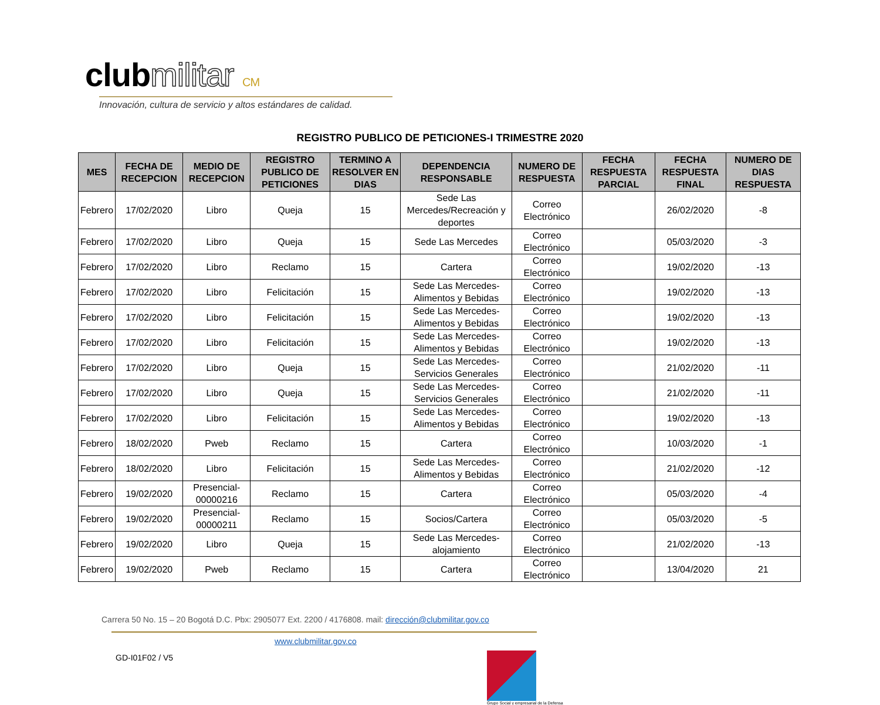clubmilitar CM
Innovación, cultura de servicio y altos estándares de calidad.
REGISTRO PUBLICO DE PETICIONES-I TRIMESTRE 2020
| MES | FECHA DE RECEPCION | MEDIO DE RECEPCION | REGISTRO PUBLICO DE PETICIONES | TERMINO A RESOLVER EN DIAS | DEPENDENCIA RESPONSABLE | NUMERO DE RESPUESTA | FECHA RESPUESTA PARCIAL | FECHA RESPUESTA FINAL | NUMERO DE DIAS RESPUESTA |
| --- | --- | --- | --- | --- | --- | --- | --- | --- | --- |
| Febrero | 17/02/2020 | Libro | Queja | 15 | Sede Las Mercedes/Recreación y deportes | Correo Electrónico | | 26/02/2020 | -8 |
| Febrero | 17/02/2020 | Libro | Queja | 15 | Sede Las Mercedes | Correo Electrónico | | 05/03/2020 | -3 |
| Febrero | 17/02/2020 | Libro | Reclamo | 15 | Cartera | Correo Electrónico | | 19/02/2020 | -13 |
| Febrero | 17/02/2020 | Libro | Felicitación | 15 | Sede Las Mercedes-Alimentos y Bebidas | Correo Electrónico | | 19/02/2020 | -13 |
| Febrero | 17/02/2020 | Libro | Felicitación | 15 | Sede Las Mercedes-Alimentos y Bebidas | Correo Electrónico | | 19/02/2020 | -13 |
| Febrero | 17/02/2020 | Libro | Felicitación | 15 | Sede Las Mercedes-Alimentos y Bebidas | Correo Electrónico | | 19/02/2020 | -13 |
| Febrero | 17/02/2020 | Libro | Queja | 15 | Sede Las Mercedes-Servicios Generales | Correo Electrónico | | 21/02/2020 | -11 |
| Febrero | 17/02/2020 | Libro | Queja | 15 | Sede Las Mercedes-Servicios Generales | Correo Electrónico | | 21/02/2020 | -11 |
| Febrero | 17/02/2020 | Libro | Felicitación | 15 | Sede Las Mercedes-Alimentos y Bebidas | Correo Electrónico | | 19/02/2020 | -13 |
| Febrero | 18/02/2020 | Pweb | Reclamo | 15 | Cartera | Correo Electrónico | | 10/03/2020 | -1 |
| Febrero | 18/02/2020 | Libro | Felicitación | 15 | Sede Las Mercedes-Alimentos y Bebidas | Correo Electrónico | | 21/02/2020 | -12 |
| Febrero | 19/02/2020 | Presencial-00000216 | Reclamo | 15 | Cartera | Correo Electrónico | | 05/03/2020 | -4 |
| Febrero | 19/02/2020 | Presencial-00000211 | Reclamo | 15 | Socios/Cartera | Correo Electrónico | | 05/03/2020 | -5 |
| Febrero | 19/02/2020 | Libro | Queja | 15 | Sede Las Mercedes-alojamiento | Correo Electrónico | | 21/02/2020 | -13 |
| Febrero | 19/02/2020 | Pweb | Reclamo | 15 | Cartera | Correo Electrónico | | 13/04/2020 | 21 |
Carrera 50 No. 15 – 20 Bogotá D.C. Pbx: 2905077 Ext. 2200 / 4176808. mail: dirección@clubmilitar.gov.co
www.clubmilitar.gov.co
GD-I01F02 / V5
Grupo Social y empresarial de la Defensa